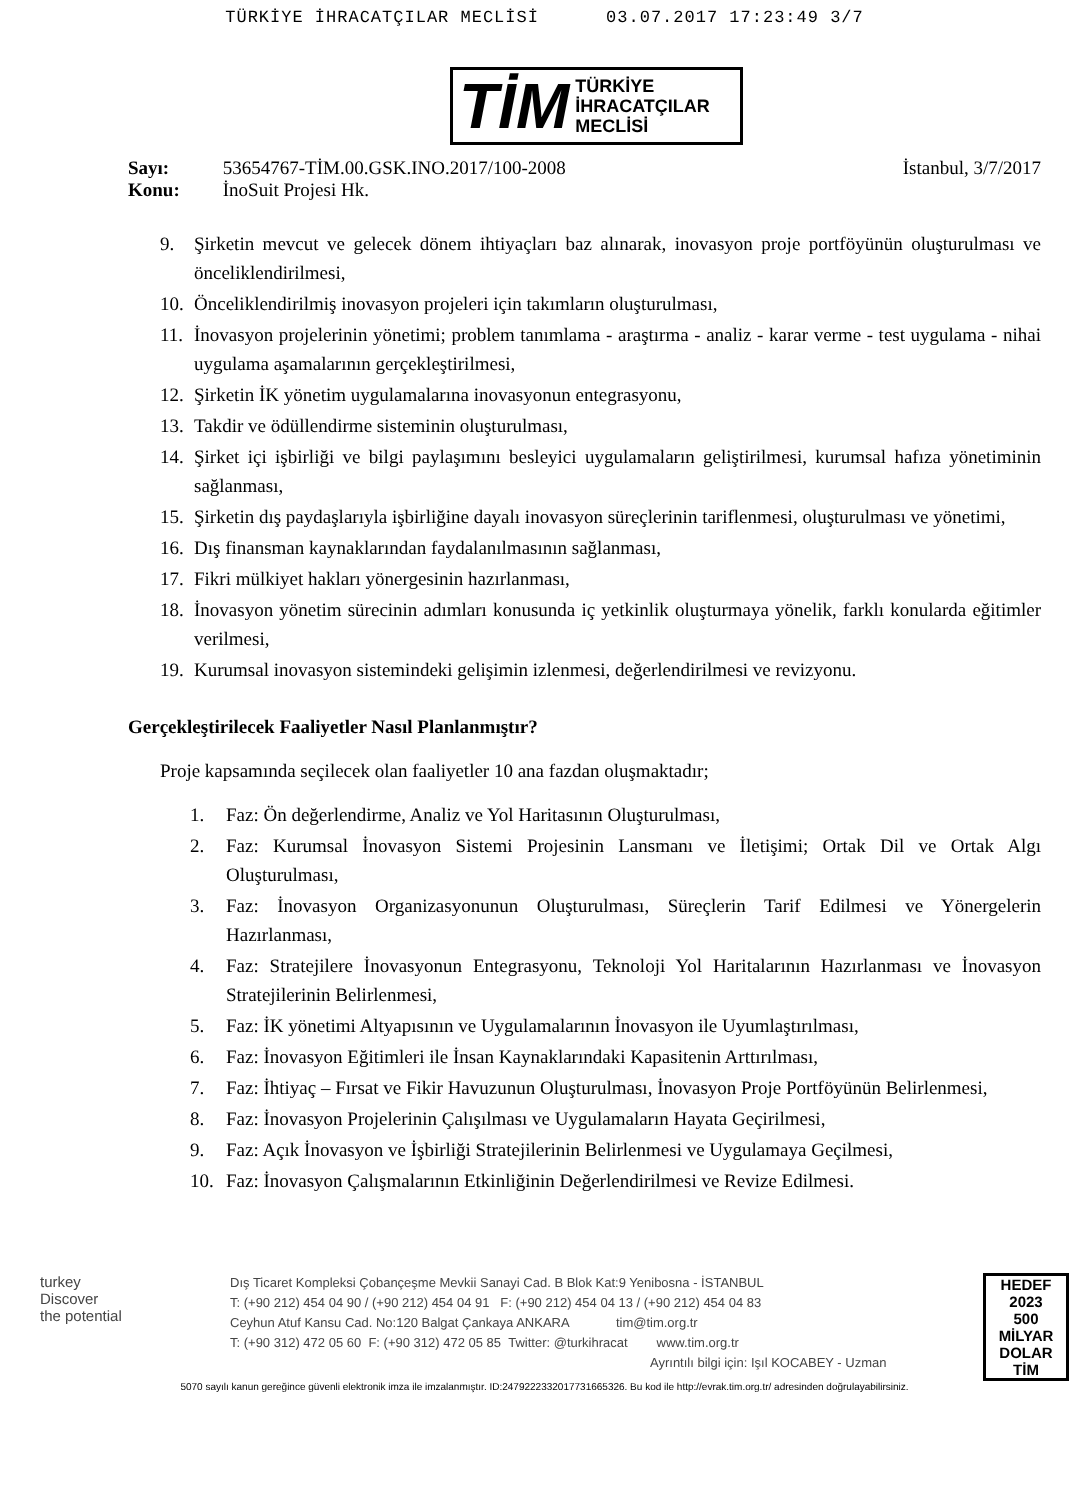TÜRKİYE İHRACATÇILAR MECLİSİ 03.07.2017 17:23:49 3/7
TİM TÜRKİYE
İHRACATÇILAR
MECLİSİ
Sayı: 53654767-TİM.00.GSK.INO.2017/100-2008
Konu: İnoSuit Projesi Hk.
İstanbul, 3/7/2017
9. Şirketin mevcut ve gelecek dönem ihtiyaçları baz alınarak, inovasyon proje portföyünün oluşturulması ve önceliklendirilmesi,
10. Önceliklendirilmiş inovasyon projeleri için takımların oluşturulması,
11. İnovasyon projelerinin yönetimi; problem tanımlama - araştırma - analiz - karar verme - test uygulama - nihai uygulama aşamalarının gerçekleştirilmesi,
12. Şirketin İK yönetim uygulamalarına inovasyonun entegrasyonu,
13. Takdir ve ödüllendirme sisteminin oluşturulması,
14. Şirket içi işbirliği ve bilgi paylaşımını besleyici uygulamaların geliştirilmesi, kurumsal hafıza yönetiminin sağlanması,
15. Şirketin dış paydaşlarıyla işbirliğine dayalı inovasyon süreçlerinin tariflenmesi, oluşturulması ve yönetimi,
16. Dış finansman kaynaklarından faydalanılmasının sağlanması,
17. Fikri mülkiyet hakları yönergesinin hazırlanması,
18. İnovasyon yönetim sürecinin adımları konusunda iç yetkinlik oluşturmaya yönelik, farklı konularda eğitimler verilmesi,
19. Kurumsal inovasyon sistemindeki gelişimin izlenmesi, değerlendirilmesi ve revizyonu.
Gerçekleştirilecek Faaliyetler Nasıl Planlanmıştır?
Proje kapsamında seçilecek olan faaliyetler 10 ana fazdan oluşmaktadır;
1. Faz: Ön değerlendirme, Analiz ve Yol Haritasının Oluşturulması,
2. Faz: Kurumsal İnovasyon Sistemi Projesinin Lansmanı ve İletişimi; Ortak Dil ve Ortak Algı Oluşturulması,
3. Faz: İnovasyon Organizasyonunun Oluşturulması, Süreçlerin Tarif Edilmesi ve Yönergelerin Hazırlanması,
4. Faz: Stratejilere İnovasyonun Entegrasyonu, Teknoloji Yol Haritalarının Hazırlanması ve İnovasyon Stratejilerinin Belirlenmesi,
5. Faz: İK yönetimi Altyapısının ve Uygulamalarının İnovasyon ile Uyumlaştırılması,
6. Faz: İnovasyon Eğitimleri ile İnsan Kaynaklarındaki Kapasitenin Arttırılması,
7. Faz: İhtiyaç – Fırsat ve Fikir Havuzunun Oluşturulması, İnovasyon Proje Portföyünün Belirlenmesi,
8. Faz: İnovasyon Projelerinin Çalışılması ve Uygulamaların Hayata Geçirilmesi,
9. Faz: Açık İnovasyon ve İşbirliği Stratejilerinin Belirlenmesi ve Uygulamaya Geçilmesi,
10. Faz: İnovasyon Çalışmalarının Etkinliğinin Değerlendirilmesi ve Revize Edilmesi.
turkey
Discover
the potential
Dış Ticaret Kompleksi Çobançeşme Mevkii Sanayi Cad. B Blok Kat:9 Yenibosna - İSTANBUL
T: (+90 212) 454 04 90 / (+90 212) 454 04 91 F: (+90 212) 454 04 13 / (+90 212) 454 04 83
Ceyhun Atuf Kansu Cad. No:120 Balgat Çankaya ANKARA tim@tim.org.tr
T: (+90 312) 472 05 60 F: (+90 312) 472 05 85 Twitter: @turkihracat www.tim.org.tr
Ayrıntılı bilgi için: Işıl KOCABEY - Uzman
HEDEF
2023
500
MİLYAR DOLAR
TİM
5070 sayılı kanun gereğince güvenli elektronik imza ile imzalanmıştır. ID:2479222332017731665326. Bu kod ile http://evrak.tim.org.tr/ adresinden doğrulayabilirsiniz.